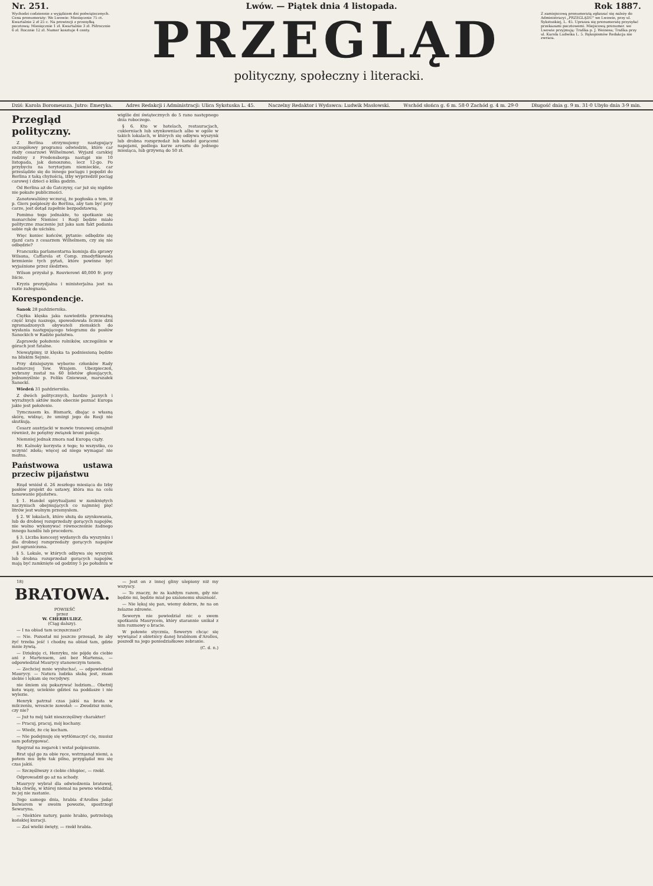Nr. 251. Lwów. — Piątek dnia 4 listopada. Rok 1887.
Wychodzi codziennie z wyjątkiem dni poświątecznych. Cena prenumeraty: We Lwowie: Miesięcznie 75 ct. Kwartalnie 2 zł 25 c. Na prowincji z przesyłką pocztową: Miesięcznie 1 zł. Kwartalnie 3 zł. Półrocznie 6 zł. Rocznie 12 zł. Numer kosztuje 4 centy.
PRZEGLĄD
polityczny, społeczny i literacki.
Z zamiejscową prenumeratą zgłaszać się należy do Administracyi „PRZEGLĄDU" we Lwowie, przy ul. Sykstuskiej, L. 45. Uprasza się prenumeratę przysyłać przekazami pocztowemi. Miejscową prenumer. we Lwowie przyjmują: Trafika p. J. Weinesa; Trafika przy ul. Karola Ludwika L. 5. Rękopismów Redakcja nie zwraca.
Dziś: Karola Boromeusza. Jutro: Emeryka. Adres Redakcji i Administracji: Ulica Sykstuska L. 45. Naczelny Redaktor i Wydawca: Ludwik Masłowski. Wschód słońca g. 6 m. 58·0 Zachód g. 4 m. 29·0 Długość dnia g. 9 m. 31·0 Ubyło dnia 3·9 min.
Przegląd polityczny.
Z Berlina otrzymujemy następujący szczegółowy programu odwiedzin, które car złoży cesarzowi Wilhelmowi. Wyjazd carskiej rodziny z Fredensborga nastąpi nie 10 listopada, jak donoszono, lecz 12-go. Po przybyciu na terytorjum niemieckie, car przesiądzie się do innego pociągu i popędzi do Berlina z taką chyżością, iżby wyprzedził pociąg carowej i dzieci o kilka godzin.
Od Berlina aż do Gatczyny, car już się nigdzie nie pokaże publiczności.
Zanotowaliśmy wczoraj, że pogłoska o tem, iż p. Giers pośpieszy do Berlina, aby tam być przy carze, jest dotąd zapełnie bezpodstawną.
Pomimo tego jednakże, to spotkanie się monarchów Niemiec i Rosji będzie miało polityczne znaczenie już jako sam fakt podania sobie rąk do uścisku.
Więc koniec końców, pytanie: odbędzie się zjazd cara z cesarzem Wilhelmem, czy się nie odbędzie?
Francuzka parlamentarna komisja dla sprawy Wilsona, Caffarela et Comp. zmodyfikowała brzmienie tych pytań, które powinne być wyjaśnione przez śledztwo.
Wilson przysłał p. Rouvierowi 40,000 fr. przy liście.
Kryzis prezydjalna i ministerjalna jest na razie zażegnana.
Korespondencje.
Sanok 28 października.
Ciężka klęska jaka nawiedziła przeważną część kraju naszego, spowodowała licznie dziś zgromadzonych obywateli ziemskich do wysłania następującego telegramu do posłów Sanockich w Radzie państwa.
Zaprawdę położenie rolników, szczególnie w górach jest fatalne.
Niewątpimy, iż klęska ta podniesioną będzie na bliskim Sejmie.
Przy dzisiejszym wyborze członków Rady nadzorczej Tow. Wzajem. Ubezpieczeń, wybrany został na 60 biletów głosujących, jednomyślnie p. Feliks Gniewosz, marszałek Sanocki.
Wiedeń 31 października.
Z dwóch politycznych, bardzo jasnych i wyraźnych aktów może obecnie poznać Europa jakie jest położenie.
Tymczasem ks. Bismark, dbając o własną skórę, widząc, że umizgi jego do Rosji nie skutkują.
Cesarz austrjacki w mowie tronowej oznajmił również, że potężny związek broni pokoju.
Niemniej jednak zmora nad Europą ciąży.
Hr. Kalnoky korzysta z tego; to wszystko, co uczynić zdoła; więcej od niego wymagać nie można.
Państwowa ustawa przeciw pijaństwu
Rząd wniósł d. 26 zeszłego miesiąca do Izby posłów projekt do ustawy, która ma na celu tamowanie pijaństwa.
§ 1. Handel spirytualjami w zamkniętych naczyniach obejmujących co najmniej pięć litrów jest wolnym przemysłem.
§ 2. W lokalach, które służą do szynkowania, lub do drobnej rozsprzedaży gorących napojów, nie wolno wykonywać równocześnie żadnego innego handlu lub procederu.
§ 3. Liczba koncesyj wydanych dla wyszynku i dla drobnej rozsprzedaży gorących napojów jest ograniczona.
§ 5. Lokale, w których odbywa się wyszynk lub drobna rozsprzedaż gorących napojów, mają być zamknięte od godziny 5 po południu w wigilie dni świątecznych do 5 rano następnego dnia roboczego.
§ 6. Kto w hotelach, restauracjach, cukierniach lub szynkowniach albo w ogóle w takich lokalach, w których się odbywa wyszynk lub drobna rozsprzedaż lub handel gorącemi napojami, podlega karze aresztu do jednego miesiąca, lub grzywną do 50 zł.
18)
BRATOWA.
POWIEŚĆ
przez
W. CHERBULIEZ.
(Ciąg dalszy).
— I na obiad tam uczęszczasz?
— Nie. Pozostał mi jeszcze przesąd, że aby żyć trzeba jeść i chodzę na obiad tam, gdzie mnie żywią.
— Dziękuję ci, Henryku, nie pójdę do ciebie ani z Martensem, ani bez Martensa, — odpowiedział Maurycy stanowczym tonem.
— Zechciej mnie wysłuchać, — odpowiedział Maurycy. — Natura ludzka słabą jest, znam siebie i lękam się recydywy.
nie śmiem się pokazywać ludziom... Obetnij kotu wąsy, ucieknie gdzieś na poddasze i nie wylezie.
Henryk patrzał czas jakiś na brata w milczeniu, wreszcie zawołał: — Zwodzisz mnie, czy nie?
— Już to mój takt nieszczęśliwy charakter!
— Pracuj, pracuj, mój kochany.
— Wiedz, że cię kocham.
— Nie podejmuję się wytłómaczyć cię, musisz sam pofatygować.
Spojrzał na zegarek i wstał pośpiesznie.
Brat ujął go za obie ręce, wstrząsnął niemi, a potem mu było tak pilno, przyglądał mu się czas jakiś.
— Szczęśliwszy z ciebie chłopiec, — rzekł.
Odprowadził go aż na schody.
Maurycy wybrał dla odwiedzenia bratowej, taką chwilę, w której niemal na pewno wiedział, że jej nie zastanie.
Tego samego dnia, hrabia d'Arolles jadąc bulwarem w swoim powozie, spostrzegł Sewaryna.
— Niektóre natury, panie hrabio, potrzebują końskiej kuracji.
— Zaś wielki święty, — rzekł hrabia.
— Jest on z innej gliny ulepiony niż my wszyscy.
— To znaczy, że za każdym razem, gdy nie będzie mi, będzie miał po szalonemu słuszność.
— Nie lękaj się pan, wiemy dobrze, że na on żelazne zdrowie.
Seweryn nie powiedział nic o swem spotkaniu Maurycem, który starannie unikał z nim rozmowy o bracie.
W połowie stycznia, Seweryn chcąc się wywiązać z obietnicy danej hrabinom d'Arolles, poszedł na jego poniedziałkowe zebranie.
(C. d. n.)